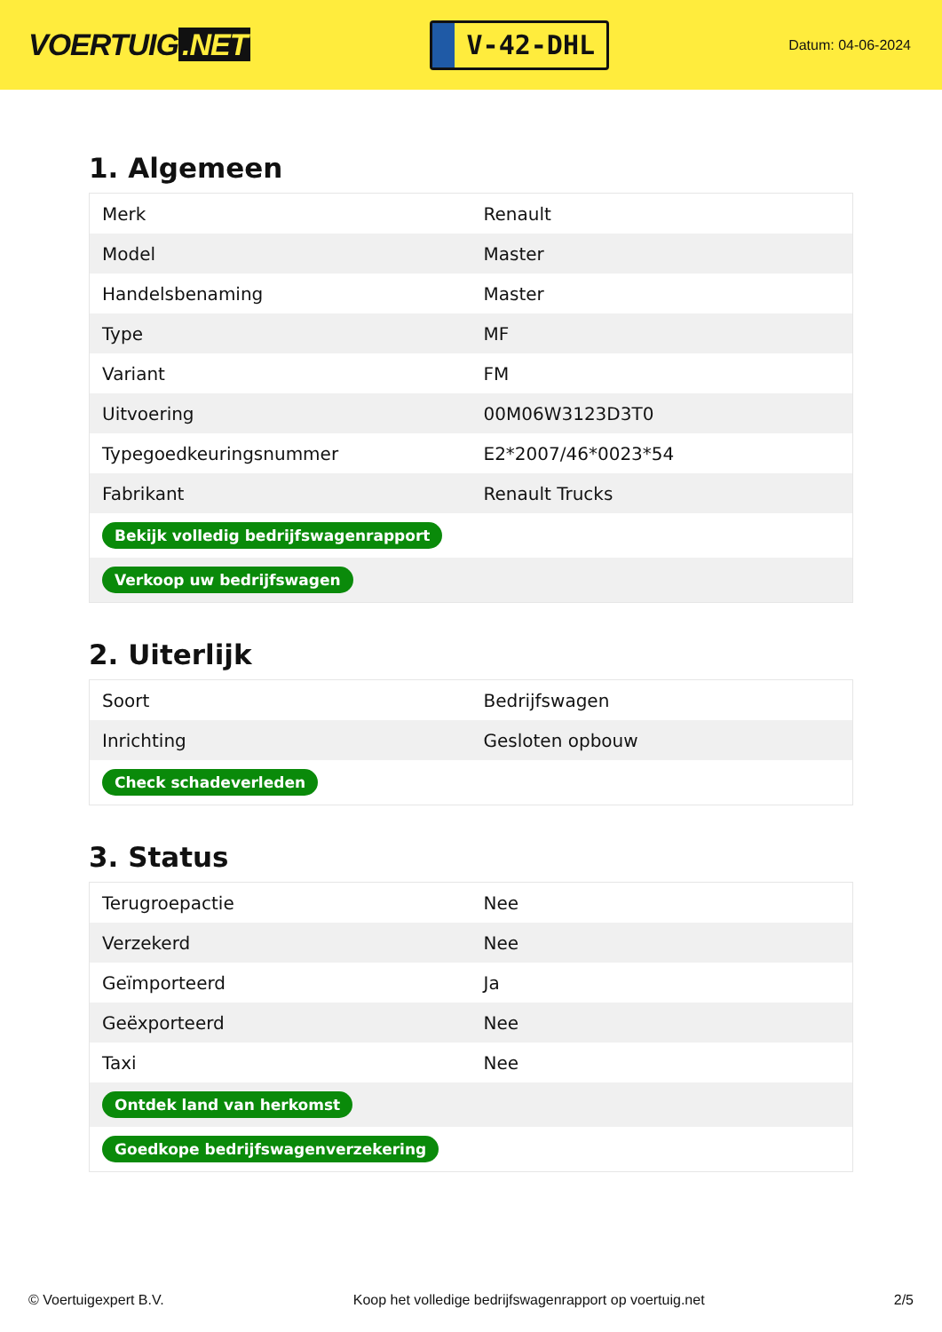VOERTUIG.NET
V-42-DHL
Datum: 04-06-2024
1. Algemeen
| Merk | Renault |
| Model | Master |
| Handelsbenaming | Master |
| Type | MF |
| Variant | FM |
| Uitvoering | 00M06W3123D3T0 |
| Typegoedkeuringsnummer | E2*2007/46*0023*54 |
| Fabrikant | Renault Trucks |
| Bekijk volledig bedrijfswagenrapport | |
| Verkoop uw bedrijfswagen | |
2. Uiterlijk
| Soort | Bedrijfswagen |
| Inrichting | Gesloten opbouw |
| Check schadeverleden | |
3. Status
| Terugroepactie | Nee |
| Verzekerd | Nee |
| Geïmporteerd | Ja |
| Geëxporteerd | Nee |
| Taxi | Nee |
| Ontdek land van herkomst | |
| Goedkope bedrijfswagenverzekering | |
© Voertuigexpert B.V. Koop het volledige bedrijfswagenrapport op voertuig.net 2/5